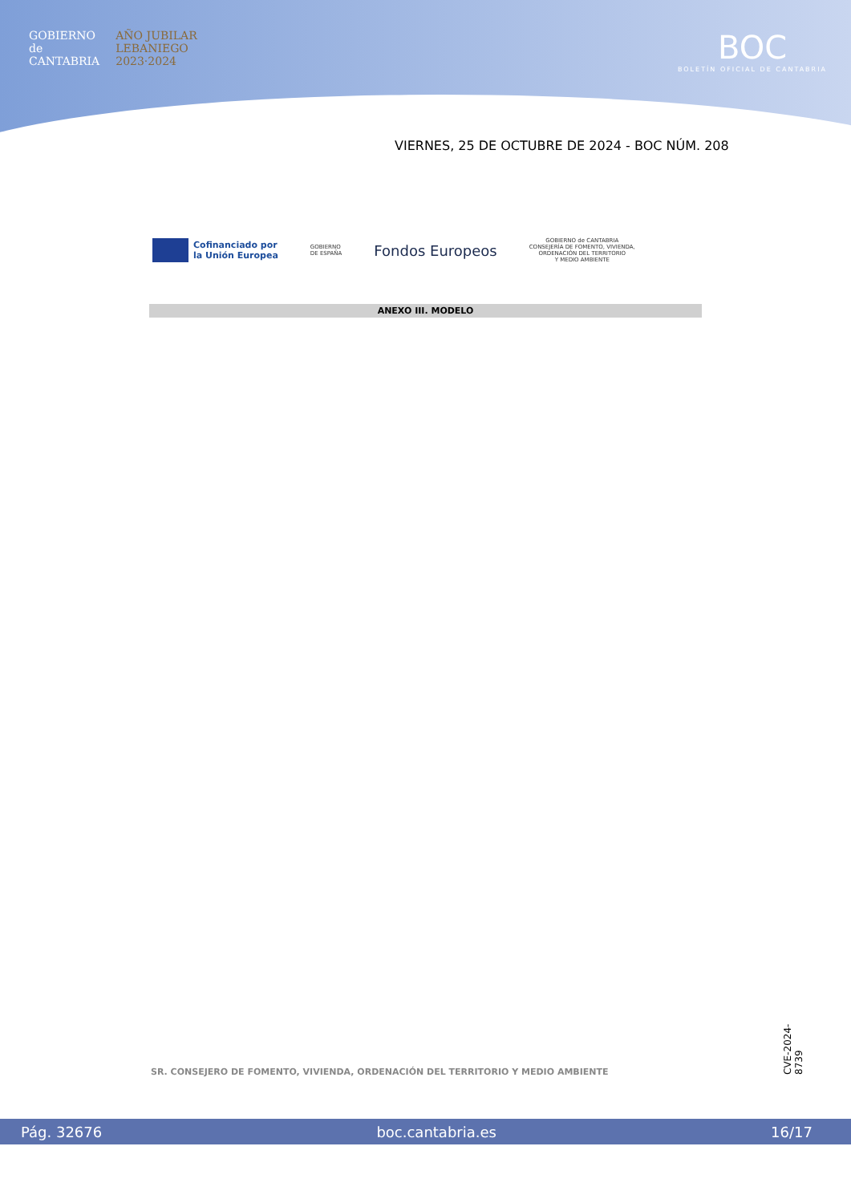GOBIERNO
de
CANTABRIA
AÑO JUBILAR
LEBANIEGO
2023·2024
BOC
BOLETÍN OFICIAL DE CANTABRIA
VIERNES, 25 DE OCTUBRE DE 2024 - BOC NÚM. 208
Cofinanciado por
la Unión Europea
GOBIERNO
DE ESPAÑA
Fondos Europeos
GOBIERNO de CANTABRIA
CONSEJERÍA DE FOMENTO, VIVIENDA,
ORDENACIÓN DEL TERRITORIO
Y MEDIO AMBIENTE
ANEXO III. MODELO
SR. CONSEJERO DE FOMENTO, VIVIENDA, ORDENACIÓN DEL TERRITORIO Y MEDIO AMBIENTE
CVE-2024-8739
Pág. 32676 boc.cantabria.es 16/17